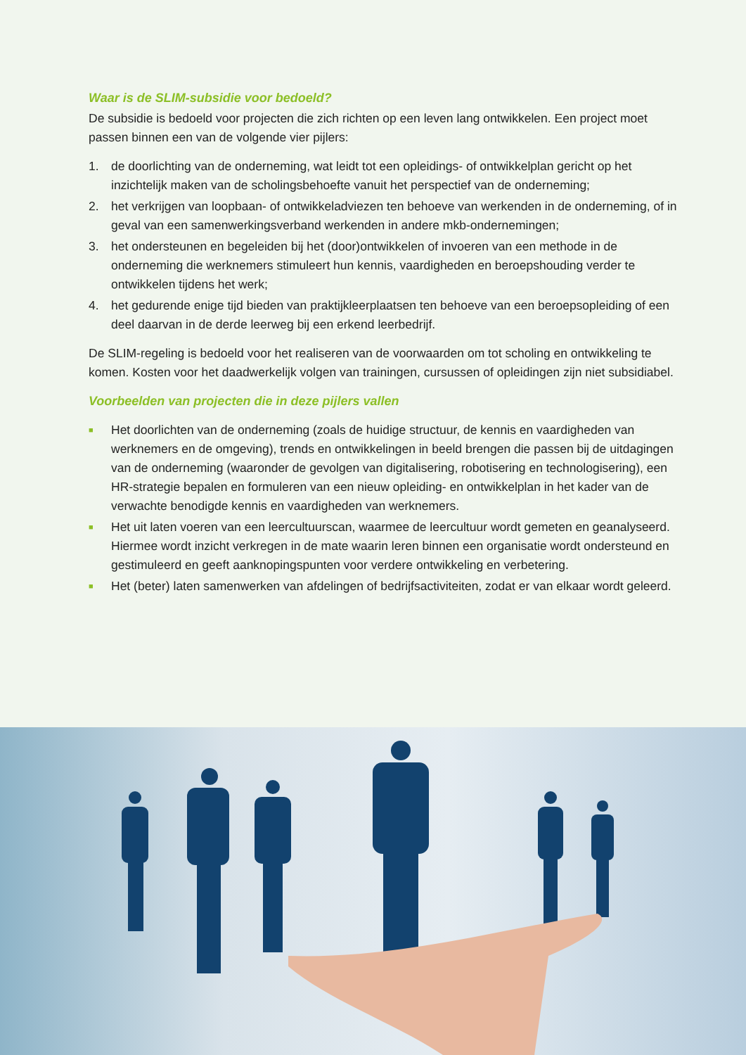Waar is de SLIM-subsidie voor bedoeld?
De subsidie is bedoeld voor projecten die zich richten op een leven lang ontwikkelen. Een project moet passen binnen een van de volgende vier pijlers:
1. de doorlichting van de onderneming, wat leidt tot een opleidings- of ontwikkelplan gericht op het inzichtelijk maken van de scholingsbehoefte vanuit het perspectief van de onderneming;
2. het verkrijgen van loopbaan- of ontwikkeladviezen ten behoeve van werkenden in de onderneming, of in geval van een samenwerkingsverband werkenden in andere mkb-ondernemingen;
3. het ondersteunen en begeleiden bij het (door)ontwikkelen of invoeren van een methode in de onderneming die werknemers stimuleert hun kennis, vaardigheden en beroepshouding verder te ontwikkelen tijdens het werk;
4. het gedurende enige tijd bieden van praktijkleerplaatsen ten behoeve van een beroepsopleiding of een deel daarvan in de derde leerweg bij een erkend leerbedrijf.
De SLIM-regeling is bedoeld voor het realiseren van de voorwaarden om tot scholing en ontwikkeling te komen. Kosten voor het daadwerkelijk volgen van trainingen, cursussen of opleidingen zijn niet subsidiabel.
Voorbeelden van projecten die in deze pijlers vallen
■ Het doorlichten van de onderneming (zoals de huidige structuur, de kennis en vaardigheden van werknemers en de omgeving), trends en ontwikkelingen in beeld brengen die passen bij de uitdagingen van de onderneming (waaronder de gevolgen van digitalisering, robotisering en technologisering), een HR-strategie bepalen en formuleren van een nieuw opleiding- en ontwikkelplan in het kader van de verwachte benodigde kennis en vaardigheden van werknemers.
■ Het uit laten voeren van een leercultuurscan, waarmee de leercultuur wordt gemeten en geanalyseerd. Hiermee wordt inzicht verkregen in de mate waarin leren binnen een organisatie wordt ondersteund en gestimuleerd en geeft aanknopingspunten voor verdere ontwikkeling en verbetering.
■ Het (beter) laten samenwerken van afdelingen of bedrijfsactiviteiten, zodat er van elkaar wordt geleerd.